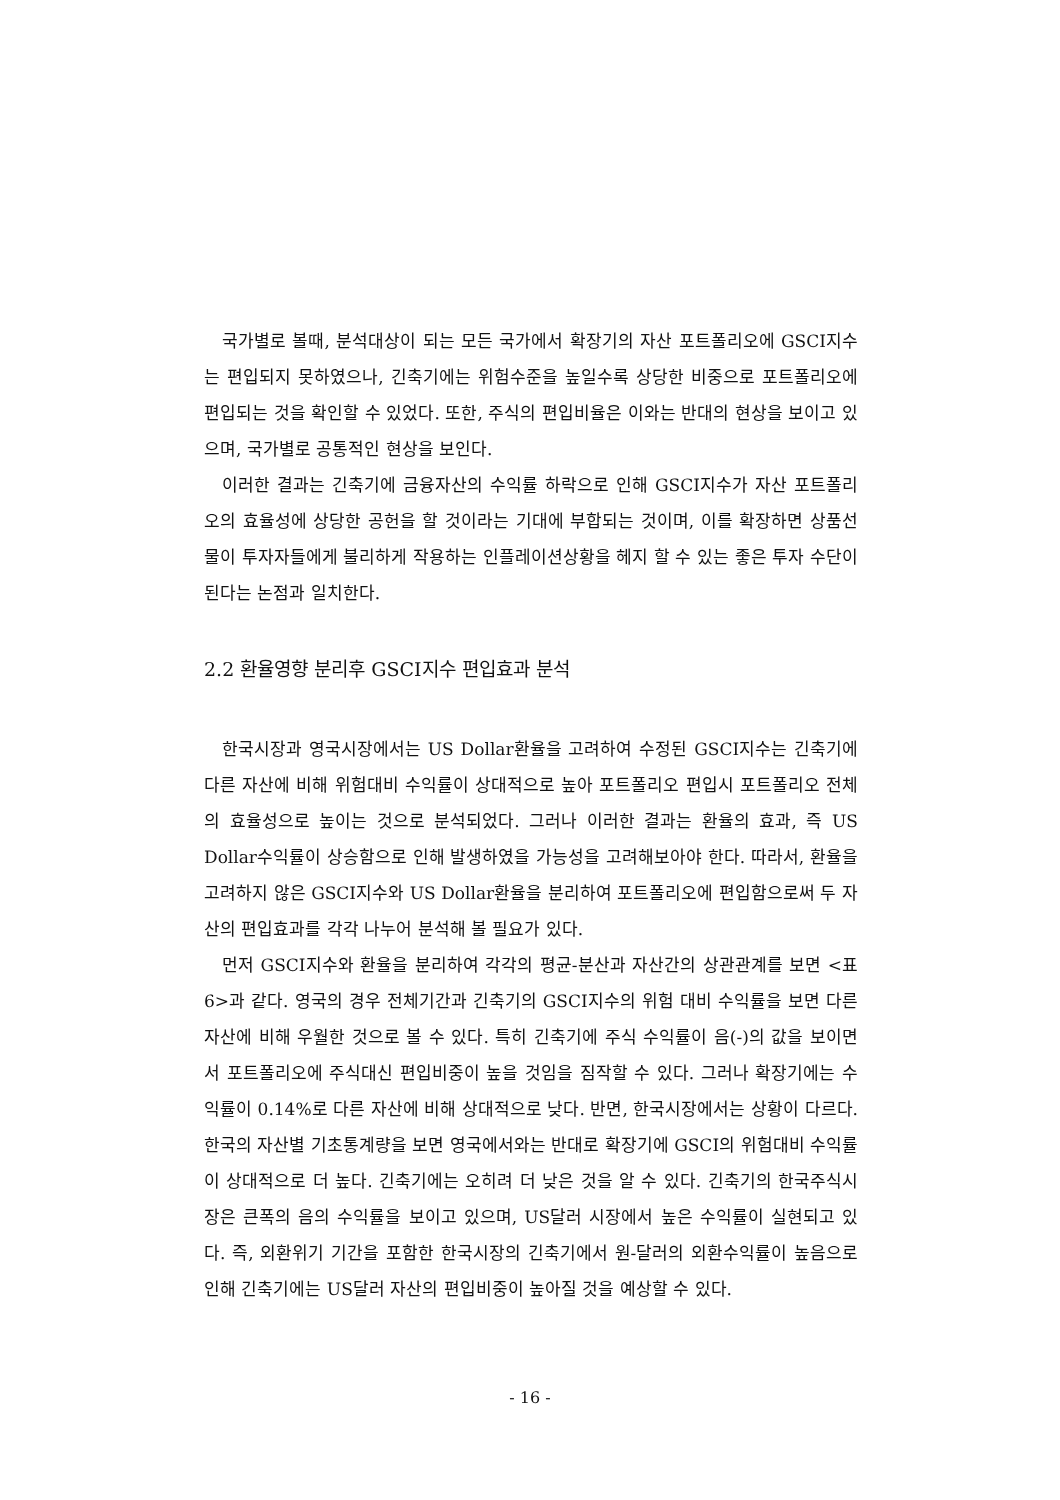국가별로 볼때, 분석대상이 되는 모든 국가에서 확장기의 자산 포트폴리오에 GSCI지수는 편입되지 못하였으나, 긴축기에는 위험수준을 높일수록 상당한 비중으로 포트폴리오에 편입되는 것을 확인할 수 있었다. 또한, 주식의 편입비율은 이와는 반대의 현상을 보이고 있으며, 국가별로 공통적인 현상을 보인다.
이러한 결과는 긴축기에 금융자산의 수익률 하락으로 인해 GSCI지수가 자산 포트폴리오의 효율성에 상당한 공헌을 할 것이라는 기대에 부합되는 것이며, 이를 확장하면 상품선물이 투자자들에게 불리하게 작용하는 인플레이션상황을 헤지 할 수 있는 좋은 투자 수단이 된다는 논점과 일치한다.
2.2 환율영향 분리후 GSCI지수 편입효과 분석
한국시장과 영국시장에서는 US Dollar환율을 고려하여 수정된 GSCI지수는 긴축기에 다른 자산에 비해 위험대비 수익률이 상대적으로 높아 포트폴리오 편입시 포트폴리오 전체의 효율성으로 높이는 것으로 분석되었다. 그러나 이러한 결과는 환율의 효과, 즉 US Dollar수익률이 상승함으로 인해 발생하였을 가능성을 고려해보아야 한다. 따라서, 환율을 고려하지 않은 GSCI지수와 US Dollar환율을 분리하여 포트폴리오에 편입함으로써 두 자산의 편입효과를 각각 나누어 분석해 볼 필요가 있다.
먼저 GSCI지수와 환율을 분리하여 각각의 평균-분산과 자산간의 상관관계를 보면 <표 6>과 같다. 영국의 경우 전체기간과 긴축기의 GSCI지수의 위험 대비 수익률을 보면 다른 자산에 비해 우월한 것으로 볼 수 있다. 특히 긴축기에 주식 수익률이 음(-)의 값을 보이면서 포트폴리오에 주식대신 편입비중이 높을 것임을 짐작할 수 있다. 그러나 확장기에는 수익률이 0.14%로 다른 자산에 비해 상대적으로 낮다. 반면, 한국시장에서는 상황이 다르다. 한국의 자산별 기초통계량을 보면 영국에서와는 반대로 확장기에 GSCI의 위험대비 수익률이 상대적으로 더 높다. 긴축기에는 오히려 더 낮은 것을 알 수 있다. 긴축기의 한국주식시장은 큰폭의 음의 수익률을 보이고 있으며, US달러 시장에서 높은 수익률이 실현되고 있다. 즉, 외환위기 기간을 포함한 한국시장의 긴축기에서 원-달러의 외환수익률이 높음으로 인해 긴축기에는 US달러 자산의 편입비중이 높아질 것을 예상할 수 있다.
- 16 -